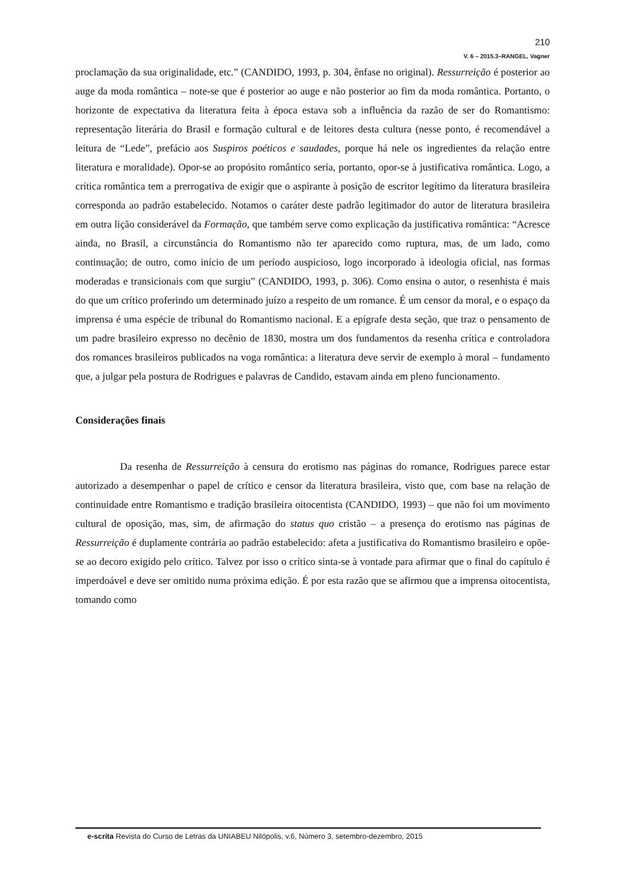210
V. 6 – 2015.3–RANGEL, Vagner
proclamação da sua originalidade, etc.” (CANDIDO, 1993, p. 304, ênfase no original). Ressurreição é posterior ao auge da moda romântica – note-se que é posterior ao auge e não posterior ao fim da moda romântica. Portanto, o horizonte de expectativa da literatura feita à época estava sob a influência da razão de ser do Romantismo: representação literária do Brasil e formação cultural e de leitores desta cultura (nesse ponto, é recomendável a leitura de “Lede”, prefácio aos Suspiros poéticos e saudades, porque há nele os ingredientes da relação entre literatura e moralidade). Opor-se ao propósito romântico seria, portanto, opor-se à justificativa romântica. Logo, a crítica romântica tem a prerrogativa de exigir que o aspirante à posição de escritor legítimo da literatura brasileira corresponda ao padrão estabelecido. Notamos o caráter deste padrão legitimador do autor de literatura brasileira em outra lição considerável da Formação, que também serve como explicação da justificativa romântica: “Acresce ainda, no Brasil, a circunstância do Romantismo não ter aparecido como ruptura, mas, de um lado, como continuação; de outro, como início de um período auspicioso, logo incorporado à ideologia oficial, nas formas moderadas e transicionais com que surgiu” (CANDIDO, 1993, p. 306). Como ensina o autor, o resenhista é mais do que um crítico proferindo um determinado juízo a respeito de um romance. É um censor da moral, e o espaço da imprensa é uma espécie de tribunal do Romantismo nacional. E a epígrafe desta seção, que traz o pensamento de um padre brasileiro expresso no decênio de 1830, mostra um dos fundamentos da resenha crítica e controladora dos romances brasileiros publicados na voga romântica: a literatura deve servir de exemplo à moral – fundamento que, a julgar pela postura de Rodrigues e palavras de Candido, estavam ainda em pleno funcionamento.
Considerações finais
Da resenha de Ressurreição à censura do erotismo nas páginas do romance, Rodrigues parece estar autorizado a desempenhar o papel de crítico e censor da literatura brasileira, visto que, com base na relação de continuidade entre Romantismo e tradição brasileira oitocentista (CANDIDO, 1993) – que não foi um movimento cultural de oposição, mas, sim, de afirmação do status quo cristão – a presença do erotismo nas páginas de Ressurreição é duplamente contrária ao padrão estabelecido: afeta a justificativa do Romantismo brasileiro e opõe-se ao decoro exigido pelo crítico. Talvez por isso o crítico sinta-se à vontade para afirmar que o final do capítulo é imperdoável e deve ser omitido numa próxima edição. É por esta razão que se afirmou que a imprensa oitocentista, tomando como
e-scrita Revista do Curso de Letras da UNIABEU Nilópolis, v.6, Número 3, setembro-dezembro, 2015